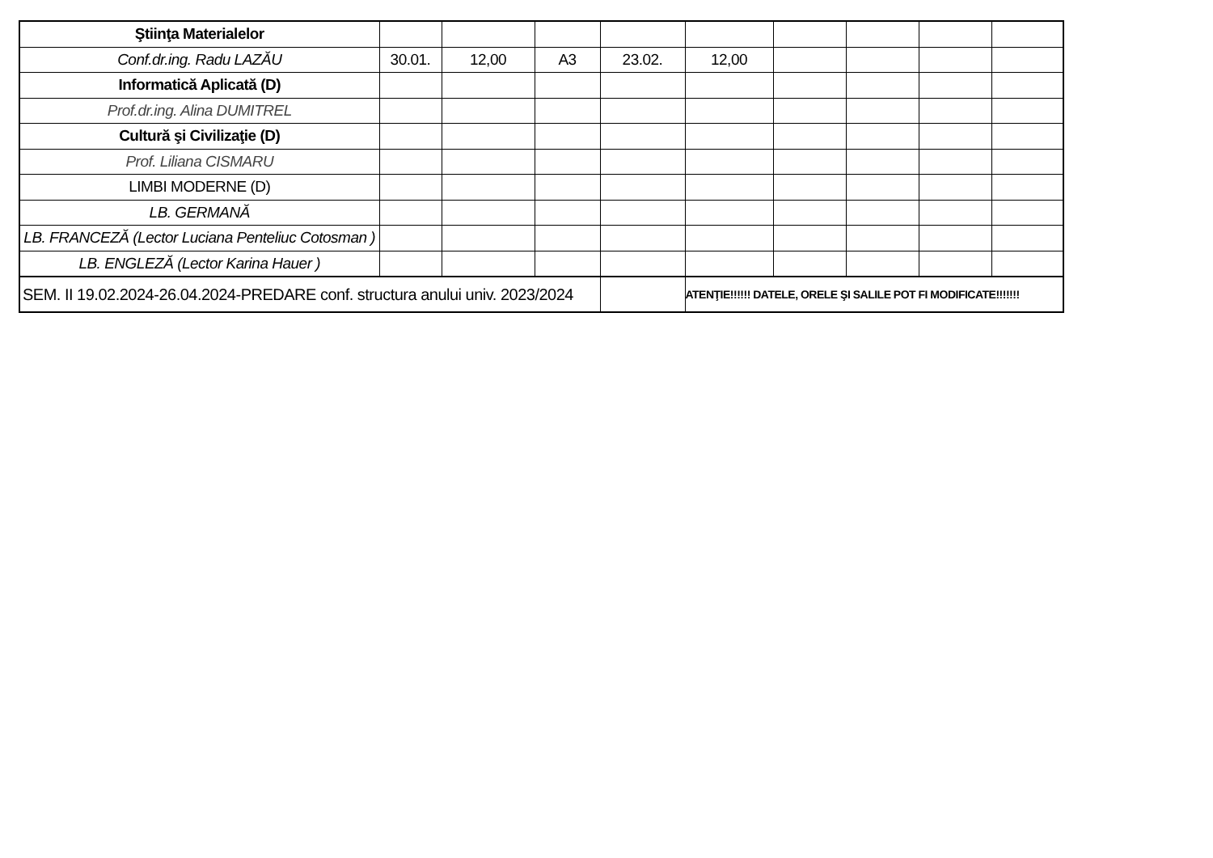| Ştiinţa Materialelor | | | | | | | | | |
| Conf.dr.ing. Radu LAZĂU | 30.01. | 12,00 | A3 | 23.02. | 12,00 | | | | |
| Informatică Aplicată (D) | | | | | | | | | |
| Prof.dr.ing. Alina DUMITREL | | | | | | | | | |
| Cultură şi Civilizaţie (D) | | | | | | | | | |
| Prof. Liliana CISMARU | | | | | | | | | |
| LIMBI MODERNE (D) | | | | | | | | | |
| LB. GERMANĂ | | | | | | | | | |
| LB. FRANCEZĂ (Lector Luciana Penteliuc Cotosman ) | | | | | | | | | |
| LB. ENGLEZĂ (Lector Karina Hauer ) | | | | | | | | | |
| SEM. II 19.02.2024-26.04.2024-PREDARE conf. structura anului univ. 2023/2024 | | | | | ATENŢIE!!!!!! DATELE, ORELE ŞI SALILE POT FI MODIFICATE!!!!!!! | | | | |